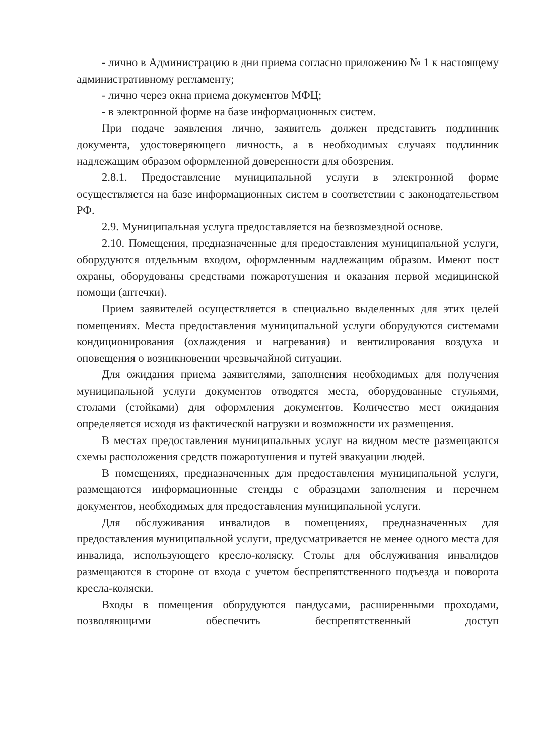- лично в Администрацию в дни приема согласно приложению № 1 к настоящему административному регламенту;
- лично через окна приема документов МФЦ;
- в электронной форме на базе информационных систем.
При подаче заявления лично, заявитель должен представить подлинник документа, удостоверяющего личность, а в необходимых случаях подлинник надлежащим образом оформленной доверенности для обозрения.
2.8.1. Предоставление муниципальной услуги в электронной форме осуществляется на базе информационных систем в соответствии с законодательством РФ.
2.9. Муниципальная услуга предоставляется на безвозмездной основе.
2.10. Помещения, предназначенные для предоставления муниципальной услуги, оборудуются отдельным входом, оформленным надлежащим образом. Имеют пост охраны, оборудованы средствами пожаротушения и оказания первой медицинской помощи (аптечки).
Прием заявителей осуществляется в специально выделенных для этих целей помещениях. Места предоставления муниципальной услуги оборудуются системами кондиционирования (охлаждения и нагревания) и вентилирования воздуха и оповещения о возникновении чрезвычайной ситуации.
Для ожидания приема заявителями, заполнения необходимых для получения муниципальной услуги документов отводятся места, оборудованные стульями, столами (стойками) для оформления документов. Количество мест ожидания определяется исходя из фактической нагрузки и возможности их размещения.
В местах предоставления муниципальных услуг на видном месте размещаются схемы расположения средств пожаротушения и путей эвакуации людей.
В помещениях, предназначенных для предоставления муниципальной услуги, размещаются информационные стенды с образцами заполнения и перечнем документов, необходимых для предоставления муниципальной услуги.
Для обслуживания инвалидов в помещениях, предназначенных для предоставления муниципальной услуги, предусматривается не менее одного места для инвалида, использующего кресло-коляску. Столы для обслуживания инвалидов размещаются в стороне от входа с учетом беспрепятственного подъезда и поворота кресла-коляски.
Входы в помещения оборудуются пандусами, расширенными проходами, позволяющими обеспечить беспрепятственный доступ